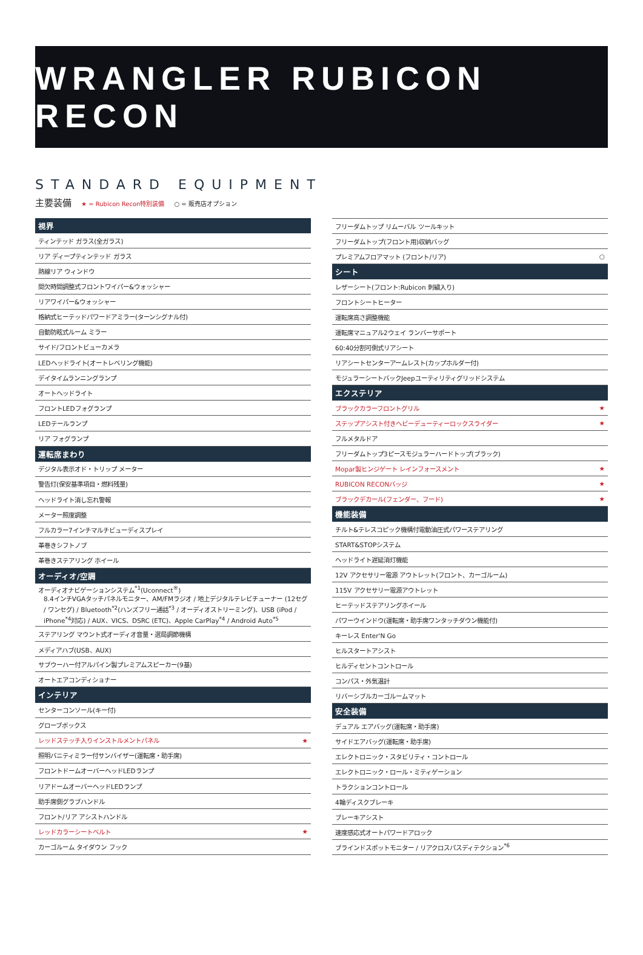WRANGLER RUBICON RECON
STANDARD EQUIPMENT
主要装備 ★ = Rubicon Recon特別装備 ○ = 販売店オプション
| 視界 | |
| --- | --- |
| ティンテッド ガラス(全ガラス) | |
| リア ディープティンテッド ガラス | |
| 熱線リア ウィンドウ | |
| 間欠時間調整式フロントワイパー&ウォッシャー | |
| リアワイパー&ウォッシャー | |
| 格納式ヒーテッドパワードアミラー(ターンシグナル付) | |
| 自動防眩式ルーム ミラー | |
| サイド/フロントビューカメラ | |
| LEDヘッドライト(オートレベリング機能) | |
| デイタイムランニングランプ | |
| オートヘッドライト | |
| フロントLEDフォグランプ | |
| LEDテールランプ | |
| リア フォグランプ | |
| 運転席まわり | |
| デジタル表示オド・トリップ メーター | |
| 警告灯(保安基準項目・燃料残量) | |
| ヘッドライト消し忘れ警報 | |
| メーター照度調整 | |
| フルカラー7インチマルチビューディスプレイ | |
| 革巻きシフトノブ | |
| 革巻きステアリング ホイール | |
| オーディオ/空調 | |
| オーディオナビゲーションシステム<sup>*1</sup>(Uconnect<sup>®</sup>) 8.4インチVGAタッチパネルモニター、AM/FMラジオ / 地上デジタルテレビチューナー (12セグ / ワンセグ) / Bluetooth<sup>*2</sup>(ハンズフリー通話<sup>*3</sup> / オーディオストリーミング)、USB (iPod / iPhone<sup>*4</sup>対応) / AUX、VICS、DSRC (ETC)、Apple CarPlay<sup>*4</sup> / Android Auto<sup>*5</sup> | |
| ステアリング マウント式オーディオ音量・選局調節機構 | |
| メディアハブ(USB、AUX) | |
| サブウーハー付アルパイン製プレミアムスピーカー(9基) | |
| オートエアコンディショナー | |
| インテリア | |
| センターコンソール(キー付) | |
| グローブボックス | |
| レッドステッチ入りインストルメントパネル | ★ |
| 照明バニティミラー付サンバイザー(運転席・助手席) | |
| フロントドームオーバーヘッドLEDランプ | |
| リアドームオーバーヘッドLEDランプ | |
| 助手席側グラブハンドル | |
| フロント/リア アシストハンドル | |
| レッドカラーシートベルト | ★ |
| カーゴルーム タイダウン フック | |
| フリーダムトップ リムーバル ツールキット | |
| フリーダムトップ(フロント用)収納バッグ | |
| プレミアムフロアマット (フロント/リア) | ○ |
| シート | |
| レザーシート(フロント:Rubicon 刺繍入り) | |
| フロントシートヒーター | |
| 運転席高さ調整機能 | |
| 運転席マニュアル2ウェイ ランバーサポート | |
| 60:40分割可倒式リアシート | |
| リアシートセンターアームレスト(カップホルダー付) | |
| モジュラーシートバックJeepユーティリティグリッドシステム | |
| エクステリア | |
| ブラックカラーフロントグリル | ★ |
| ステップアシスト付きヘビーデューティーロックスライダー | ★ |
| フルメタルドア | |
| フリーダムトップ3ピースモジュラーハードトップ(ブラック) | |
| Mopar製ヒンジゲート レインフォースメント | ★ |
| RUBICON RECONバッジ | ★ |
| ブラックデカール(フェンダー、フード) | ★ |
| 機能装備 | |
| チルト&テレスコピック機構付電動油圧式パワーステアリング | |
| START&STOPシステム | |
| ヘッドライト遅延消灯機能 | |
| 12V アクセサリー電源 アウトレット(フロント、カーゴルーム) | |
| 115V アクセサリー電源アウトレット | |
| ヒーテッドステアリングホイール | |
| パワーウインドウ(運転席・助手席ワンタッチダウン機能付) | |
| キーレス Enter'N Go | |
| ヒルスタートアシスト | |
| ヒルディセントコントロール | |
| コンパス・外気温計 | |
| リバーシブルカーゴルームマット | |
| 安全装備 | |
| デュアル エアバッグ(運転席・助手席) | |
| サイドエアバッグ(運転席・助手席) | |
| エレクトロニック・スタビリティ・コントロール | |
| エレクトロニック・ロール・ミティゲーション | |
| トラクションコントロール | |
| 4輪ディスクブレーキ | |
| ブレーキアシスト | |
| 速度感応式オートパワードアロック | |
| ブラインドスポットモニター / リアクロスパスディテクション<sup>*6</sup> | |